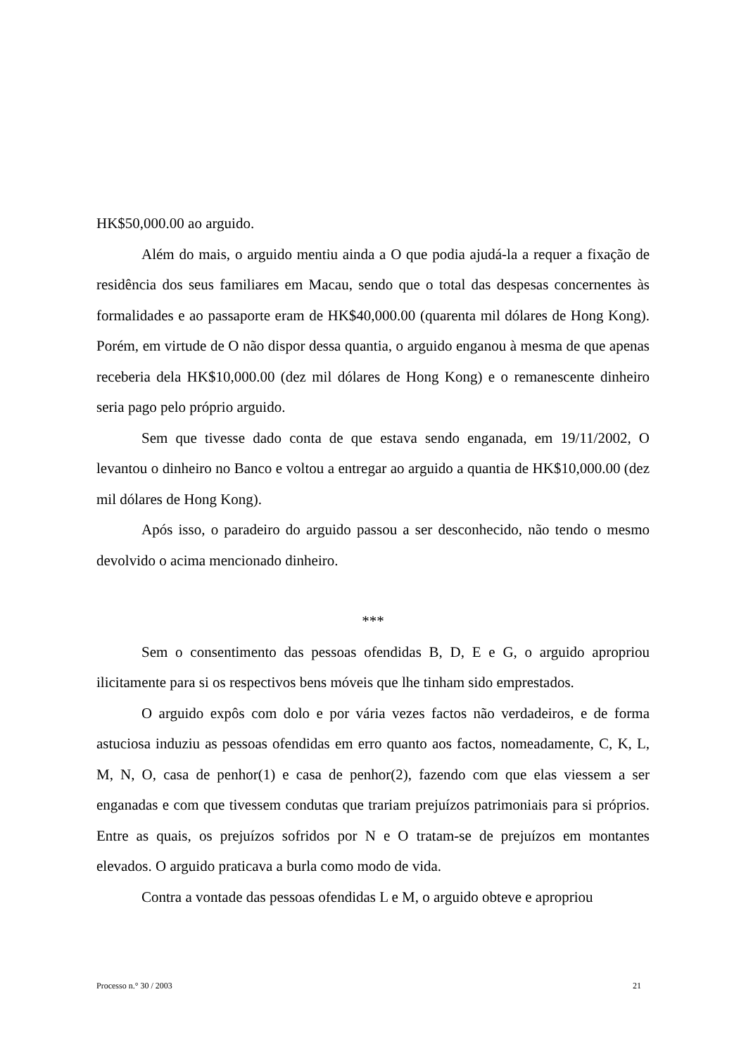HK$50,000.00 ao arguido.
Além do mais, o arguido mentiu ainda a O que podia ajudá-la a requer a fixação de residência dos seus familiares em Macau, sendo que o total das despesas concernentes às formalidades e ao passaporte eram de HK$40,000.00 (quarenta mil dólares de Hong Kong). Porém, em virtude de O não dispor dessa quantia, o arguido enganou à mesma de que apenas receberia dela HK$10,000.00 (dez mil dólares de Hong Kong) e o remanescente dinheiro seria pago pelo próprio arguido.
Sem que tivesse dado conta de que estava sendo enganada, em 19/11/2002, O levantou o dinheiro no Banco e voltou a entregar ao arguido a quantia de HK$10,000.00 (dez mil dólares de Hong Kong).
Após isso, o paradeiro do arguido passou a ser desconhecido, não tendo o mesmo devolvido o acima mencionado dinheiro.
***
Sem o consentimento das pessoas ofendidas B, D, E e G, o arguido apropriou ilicitamente para si os respectivos bens móveis que lhe tinham sido emprestados.
O arguido expôs com dolo e por vária vezes factos não verdadeiros, e de forma astuciosa induziu as pessoas ofendidas em erro quanto aos factos, nomeadamente, C, K, L, M, N, O, casa de penhor(1) e casa de penhor(2), fazendo com que elas viessem a ser enganadas e com que tivessem condutas que trariam prejuízos patrimoniais para si próprios. Entre as quais, os prejuízos sofridos por N e O tratam-se de prejuízos em montantes elevados. O arguido praticava a burla como modo de vida.
Contra a vontade das pessoas ofendidas L e M, o arguido obteve e apropriou
Processo n.° 30 / 2003 21